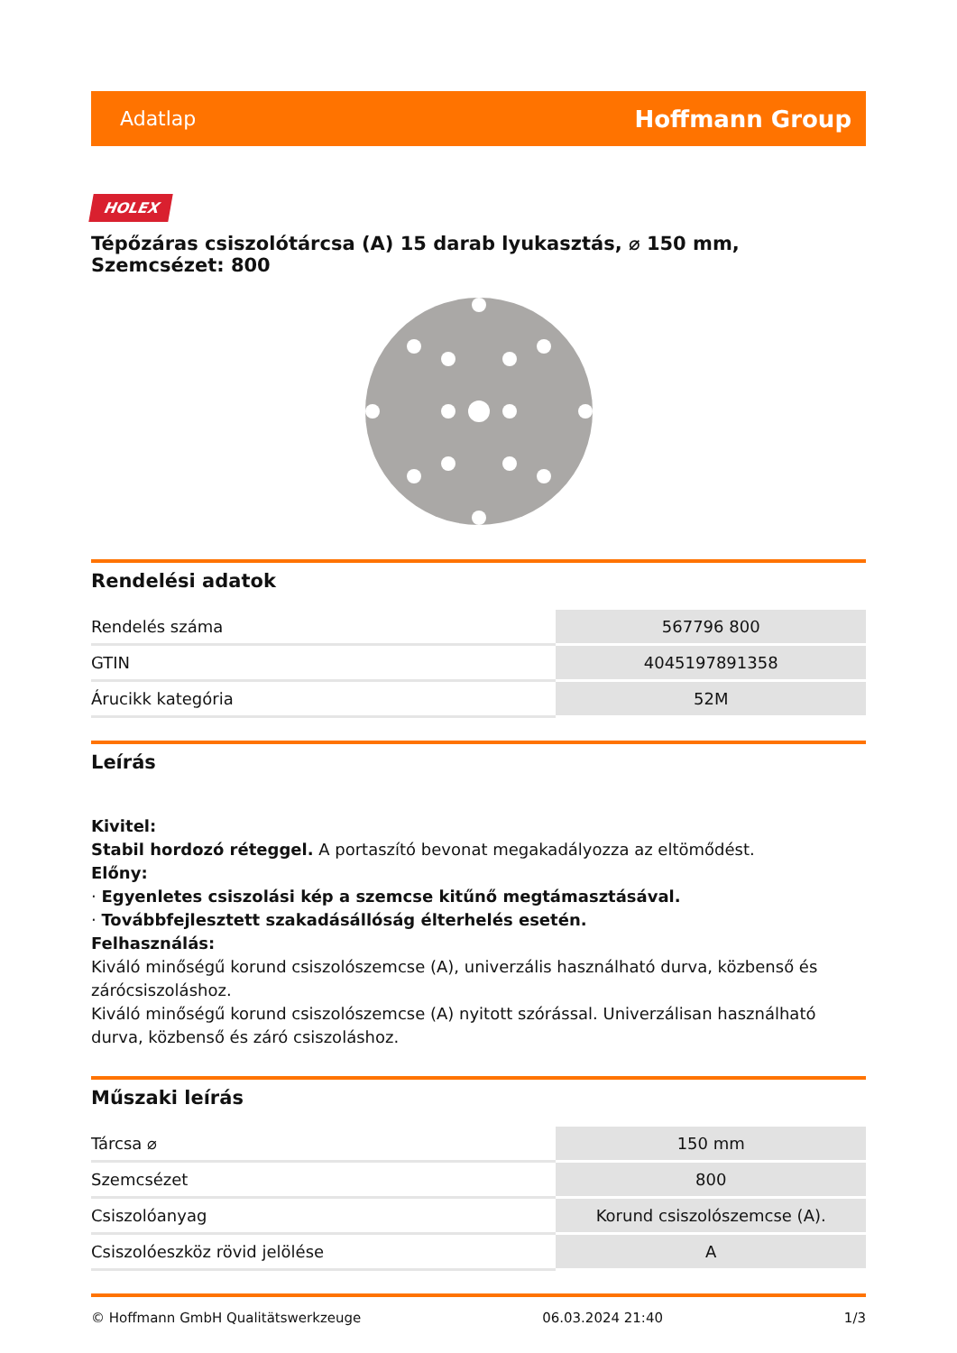Adatlap Hoffmann Group
HOLEX
Tépőzáras csiszolótárcsa (A) 15 darab lyukasztás, ⌀ 150 mm, Szemcsézet: 800
Rendelési adatok
| Rendelés száma | 567796 800 |
| GTIN | 4045197891358 |
| Árucikk kategória | 52M |
Leírás
Kivitel:
Stabil hordozó réteggel. A portaszító bevonat megakadályozza az eltömődést.
Előny:
· Egyenletes csiszolási kép a szemcse kitűnő megtámasztásával.
· Továbbfejlesztett szakadásállóság élterhelés esetén.
Felhasználás:
Kiváló minőségű korund csiszolószemcse (A), univerzális használható durva, közbenső és zárócsiszoláshoz.
Kiváló minőségű korund csiszolószemcse (A) nyitott szórással. Univerzálisan használható durva, közbenső és záró csiszoláshoz.
Műszaki leírás
| Tárcsa ⌀ | 150 mm |
| Szemcsézet | 800 |
| Csiszolóanyag | Korund csiszolószemcse (A). |
| Csiszolóeszköz rövid jelölése | A |
© Hoffmann GmbH Qualitätswerkzeuge 06.03.2024 21:40 1/3